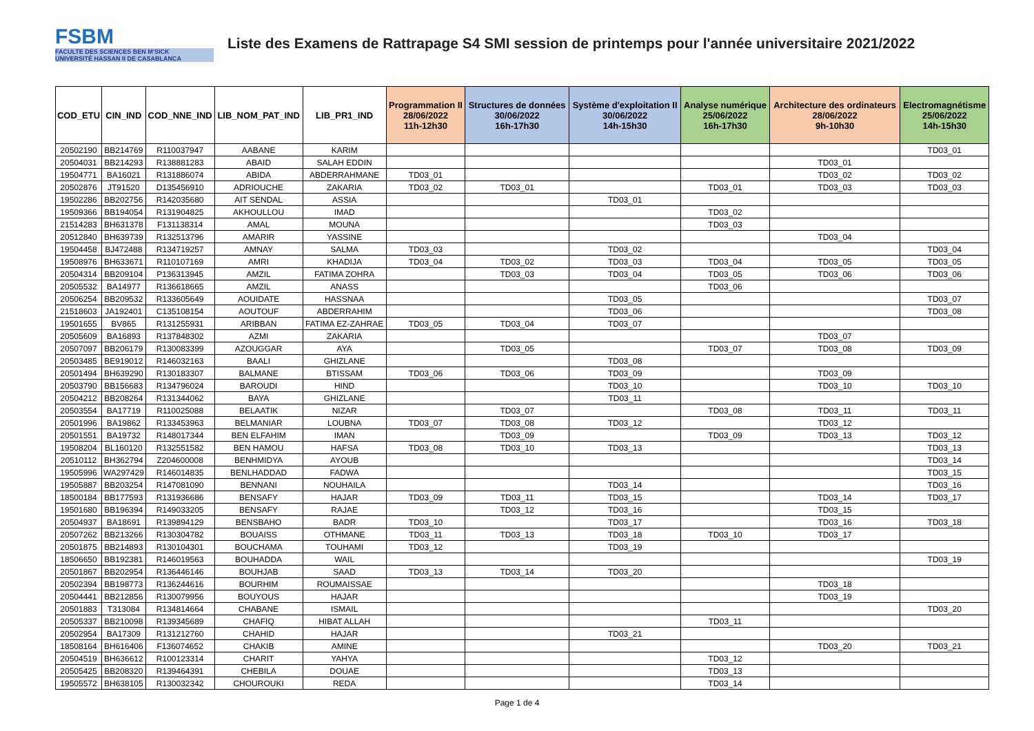FSBM
FACULTE DES SCIENCES BEN M'SICK
UNIVERSITÉ HASSAN II DE CASABLANCA
Liste des Examens de Rattrapage S4 SMI session de printemps pour l'année universitaire 2021/2022
| COD_ETU | CIN_IND | COD_NNE_IND | LIB_NOM_PAT_IND | LIB_PR1_IND | Programmation II 28/06/2022 11h-12h30 | Structures de données 30/06/2022 16h-17h30 | Système d'exploitation II 30/06/2022 14h-15h30 | Analyse numérique 25/06/2022 16h-17h30 | Architecture des ordinateurs 28/06/2022 9h-10h30 | Electromagnétisme 25/06/2022 14h-15h30 |
| --- | --- | --- | --- | --- | --- | --- | --- | --- | --- | --- |
| 20502190 | BB214769 | R110037947 | AABANE | KARIM | | | | | | TD03_01 |
| 20504031 | BB214293 | R138881283 | ABAID | SALAH EDDIN | | | | | TD03_01 | |
| 19504771 | BA16021 | R131886074 | ABIDA | ABDERRAHMANE | TD03_01 | | | | TD03_02 | TD03_02 |
| 20502876 | JT91520 | D135456910 | ADRIOUCHE | ZAKARIA | TD03_02 | TD03_01 | | TD03_01 | TD03_03 | TD03_03 |
| 19502286 | BB202756 | R142035680 | AIT SENDAL | ASSIA | | | TD03_01 | | | |
| 19509366 | BB194054 | R131904825 | AKHOULLOU | IMAD | | | | TD03_02 | | |
| 21514283 | BH631378 | F131138314 | AMAL | MOUNA | | | | TD03_03 | | |
| 20512840 | BH639739 | R132513796 | AMARIR | YASSINE | | | | | TD03_04 | |
| 19504458 | BJ472488 | R134719257 | AMNAY | SALMA | TD03_03 | | TD03_02 | | | TD03_04 |
| 19508976 | BH633671 | R110107169 | AMRI | KHADIJA | TD03_04 | TD03_02 | TD03_03 | TD03_04 | TD03_05 | TD03_05 |
| 20504314 | BB209104 | P136313945 | AMZIL | FATIMA ZOHRA | | TD03_03 | TD03_04 | TD03_05 | TD03_06 | TD03_06 |
| 20505532 | BA14977 | R136618665 | AMZIL | ANASS | | | | TD03_06 | | |
| 20506254 | BB209532 | R133605649 | AOUIDATE | HASSNAA | | | TD03_05 | | | TD03_07 |
| 21518603 | JA192401 | C135108154 | AOUTOUF | ABDERRAHIM | | | TD03_06 | | | TD03_08 |
| 19501655 | BV865 | R131255931 | ARIBBAN | FATIMA EZ-ZAHRAE | TD03_05 | TD03_04 | TD03_07 | | | |
| 20505609 | BA16893 | R137848302 | AZMI | ZAKARIA | | | | | TD03_07 | |
| 20507097 | BB206179 | R130083399 | AZOUGGAR | AYA | | TD03_05 | | TD03_07 | TD03_08 | TD03_09 |
| 20503485 | BE919012 | R146032163 | BAALI | GHIZLANE | | | TD03_08 | | | |
| 20501494 | BH639290 | R130183307 | BALMANE | BTISSAM | TD03_06 | TD03_06 | TD03_09 | | TD03_09 | |
| 20503790 | BB156683 | R134796024 | BAROUDI | HIND | | | TD03_10 | | TD03_10 | TD03_10 |
| 20504212 | BB208264 | R131344062 | BAYA | GHIZLANE | | | TD03_11 | | | |
| 20503554 | BA17719 | R110025088 | BELAATIK | NIZAR | | TD03_07 | | TD03_08 | TD03_11 | TD03_11 |
| 20501996 | BA19862 | R133453963 | BELMANIAR | LOUBNA | TD03_07 | TD03_08 | TD03_12 | | TD03_12 | |
| 20501551 | BA19732 | R148017344 | BEN ELFAHIM | IMAN | | TD03_09 | | TD03_09 | TD03_13 | TD03_12 |
| 19508204 | BL160120 | R132551582 | BEN HAMOU | HAFSA | TD03_08 | TD03_10 | TD03_13 | | | TD03_13 |
| 20510112 | BH362794 | Z204600008 | BENHMIDYA | AYOUB | | | | | | TD03_14 |
| 19505996 | WA297429 | R146014835 | BENLHADDAD | FADWA | | | | | | TD03_15 |
| 19505887 | BB203254 | R147081090 | BENNANI | NOUHAILA | | | TD03_14 | | | TD03_16 |
| 18500184 | BB177593 | R131936686 | BENSAFY | HAJAR | TD03_09 | TD03_11 | TD03_15 | | TD03_14 | TD03_17 |
| 19501680 | BB196394 | R149033205 | BENSAFY | RAJAE | | TD03_12 | TD03_16 | | TD03_15 | |
| 20504937 | BA18691 | R139894129 | BENSBAHO | BADR | TD03_10 | | TD03_17 | | TD03_16 | TD03_18 |
| 20507262 | BB213266 | R130304782 | BOUAISS | OTHMANE | TD03_11 | TD03_13 | TD03_18 | TD03_10 | TD03_17 | |
| 20501875 | BB214893 | R130104301 | BOUCHAMA | TOUHAMI | TD03_12 | | TD03_19 | | | |
| 18506650 | BB192381 | R146019563 | BOUHADDA | WAIL | | | | | | TD03_19 |
| 20501867 | BB202954 | R136446146 | BOUHJAB | SAAD | TD03_13 | TD03_14 | TD03_20 | | | |
| 20502394 | BB198773 | R136244616 | BOURHIM | ROUMAISSAE | | | | | TD03_18 | |
| 20504441 | BB212856 | R130079956 | BOUYOUS | HAJAR | | | | | TD03_19 | |
| 20501883 | T313084 | R134814664 | CHABANE | ISMAIL | | | | | | TD03_20 |
| 20505337 | BB210098 | R139345689 | CHAFIQ | HIBAT ALLAH | | | | TD03_11 | | |
| 20502954 | BA17309 | R131212760 | CHAHID | HAJAR | | | TD03_21 | | | |
| 18508164 | BH616406 | F136074652 | CHAKIB | AMINE | | | | | TD03_20 | TD03_21 |
| 20504519 | BH636612 | R100123314 | CHARIT | YAHYA | | | | TD03_12 | | |
| 20505425 | BB208320 | R139464391 | CHEBILA | DOUAE | | | | TD03_13 | | |
| 19505572 | BH638105 | R130032342 | CHOUROUKI | REDA | | | | TD03_14 | | |
Page 1 de 4